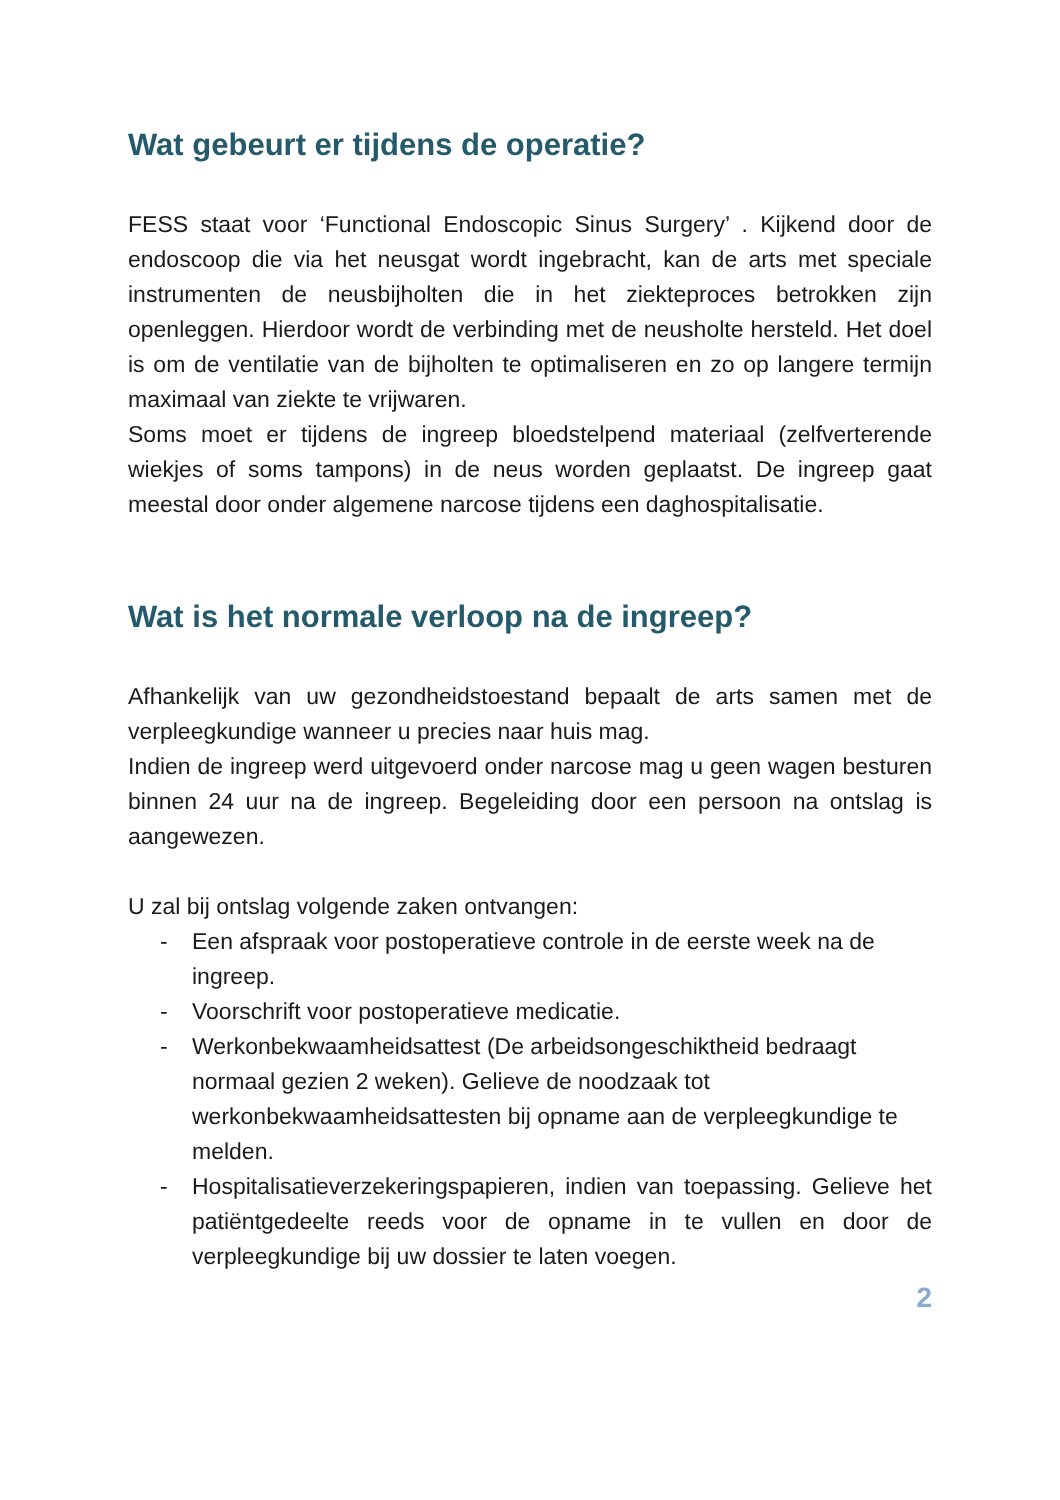Wat gebeurt er tijdens de operatie?
FESS staat voor ‘Functional Endoscopic Sinus Surgery’ . Kijkend door de endoscoop die via het neusgat wordt ingebracht, kan de arts met speciale instrumenten de neusbijholten die in het ziekteproces betrokken zijn openleggen. Hierdoor wordt de verbinding met de neusholte hersteld. Het doel is om de ventilatie van de bijholten te optimaliseren en zo op langere termijn maximaal van ziekte te vrijwaren.
Soms moet er tijdens de ingreep bloedstelpend materiaal (zelfverterende wiekjes of soms tampons) in de neus worden geplaatst. De ingreep gaat meestal door onder algemene narcose tijdens een daghospitalisatie.
Wat is het normale verloop na de ingreep?
Afhankelijk van uw gezondheidstoestand bepaalt de arts samen met de verpleegkundige wanneer u precies naar huis mag.
Indien de ingreep werd uitgevoerd onder narcose mag u geen wagen besturen binnen 24 uur na de ingreep. Begeleiding door een persoon na ontslag is aangewezen.
U zal bij ontslag volgende zaken ontvangen:
- Een afspraak voor postoperatieve controle in de eerste week na de ingreep.
- Voorschrift voor postoperatieve medicatie.
- Werkonbekwaamheidsattest (De arbeidsongeschiktheid bedraagt normaal gezien 2 weken). Gelieve de noodzaak tot werkonbekwaamheidsattesten bij opname aan de verpleegkundige te melden.
- Hospitalisatieverzekeringspapieren, indien van toepassing. Gelieve het patiëntgedeelte reeds voor de opname in te vullen en door de verpleegkundige bij uw dossier te laten voegen.
2